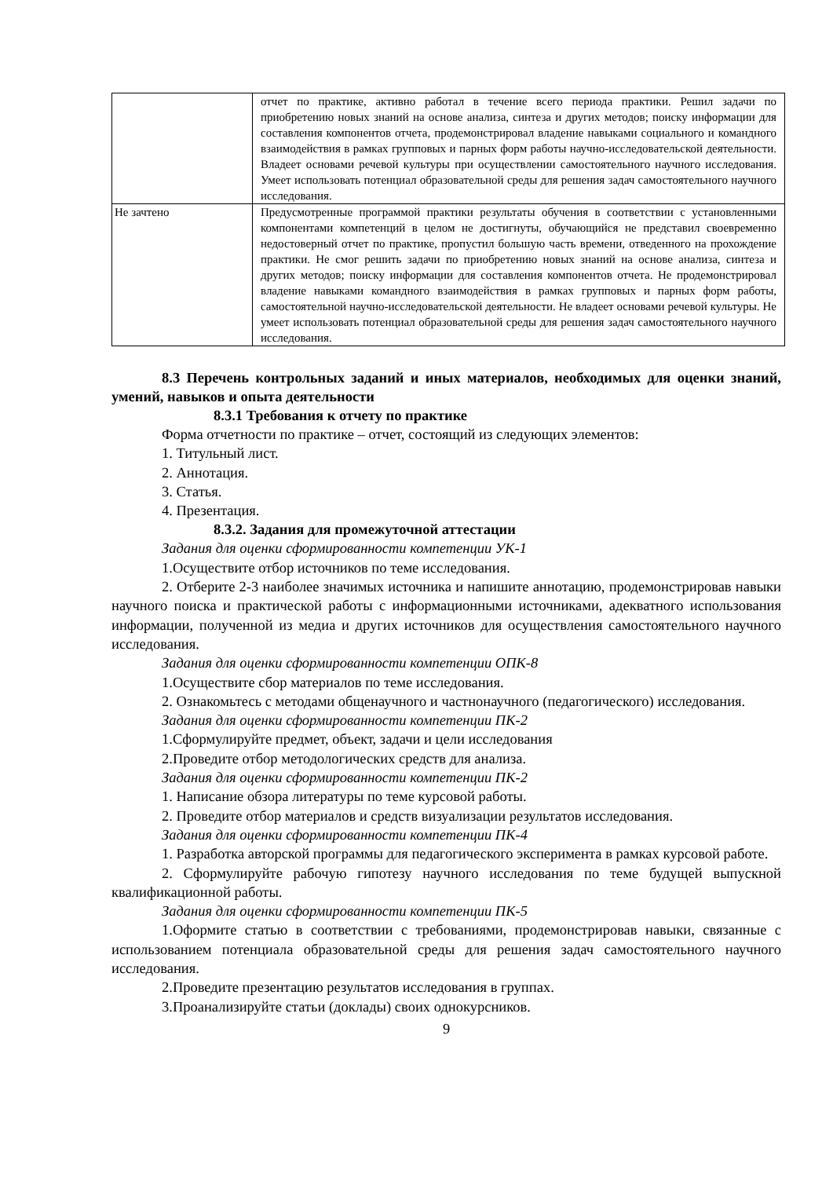| | отчет по практике, активно работал в течение всего периода практики. Решил задачи по приобретению новых знаний на основе анализа, синтеза и других методов; поиску информации для составления компонентов отчета, продемонстрировал владение навыками социального и командного взаимодействия в рамках групповых и парных форм работы научно-исследовательской деятельности. Владеет основами речевой культуры при осуществлении самостоятельного научного исследования. Умеет использовать потенциал образовательной среды для решения задач самостоятельного научного исследования. |
| Не зачтено | Предусмотренные программой практики результаты обучения в соответствии с установленными компонентами компетенций в целом не достигнуты, обучающийся не представил своевременно недостоверный отчет по практике, пропустил большую часть времени, отведенного на прохождение практики. Не смог решить задачи по приобретению новых знаний на основе анализа, синтеза и других методов; поиску информации для составления компонентов отчета. Не продемонстрировал владение навыками командного взаимодействия в рамках групповых и парных форм работы, самостоятельной научно-исследовательской деятельности. Не владеет основами речевой культуры. Не умеет использовать потенциал образовательной среды для решения задач самостоятельного научного исследования. |
8.3 Перечень контрольных заданий и иных материалов, необходимых для оценки знаний, умений, навыков и опыта деятельности
8.3.1 Требования к отчету по практике
Форма отчетности по практике – отчет, состоящий из следующих элементов:
1. Титульный лист.
2. Аннотация.
3. Статья.
4. Презентация.
8.3.2. Задания для промежуточной аттестации
Задания для оценки сформированности компетенции УК-1
1.Осуществите отбор источников по теме исследования.
2. Отберите 2-3 наиболее значимых источника и напишите аннотацию, продемонстрировав навыки научного поиска и практической работы с информационными источниками, адекватного использования информации, полученной из медиа и других источников для осуществления самостоятельного научного исследования.
Задания для оценки сформированности компетенции ОПК-8
1.Осуществите сбор материалов по теме исследования.
2. Ознакомьтесь с методами общенаучного и частнонаучного (педагогического) исследования.
Задания для оценки сформированности компетенции ПК-2
1.Сформулируйте предмет, объект, задачи и цели исследования
2.Проведите отбор методологических средств для анализа.
Задания для оценки сформированности компетенции ПК-2
1. Написание обзора литературы по теме курсовой работы.
2. Проведите отбор материалов и средств визуализации результатов исследования.
Задания для оценки сформированности компетенции ПК-4
1. Разработка авторской программы для педагогического эксперимента в рамках курсовой работе.
2. Сформулируйте рабочую гипотезу научного исследования по теме будущей выпускной квалификационной работы.
Задания для оценки сформированности компетенции ПК-5
1.Оформите статью в соответствии с требованиями, продемонстрировав навыки, связанные с использованием потенциала образовательной среды для решения задач самостоятельного научного исследования.
2.Проведите презентацию результатов исследования в группах.
3.Проанализируйте статьи (доклады) своих однокурсников.
9